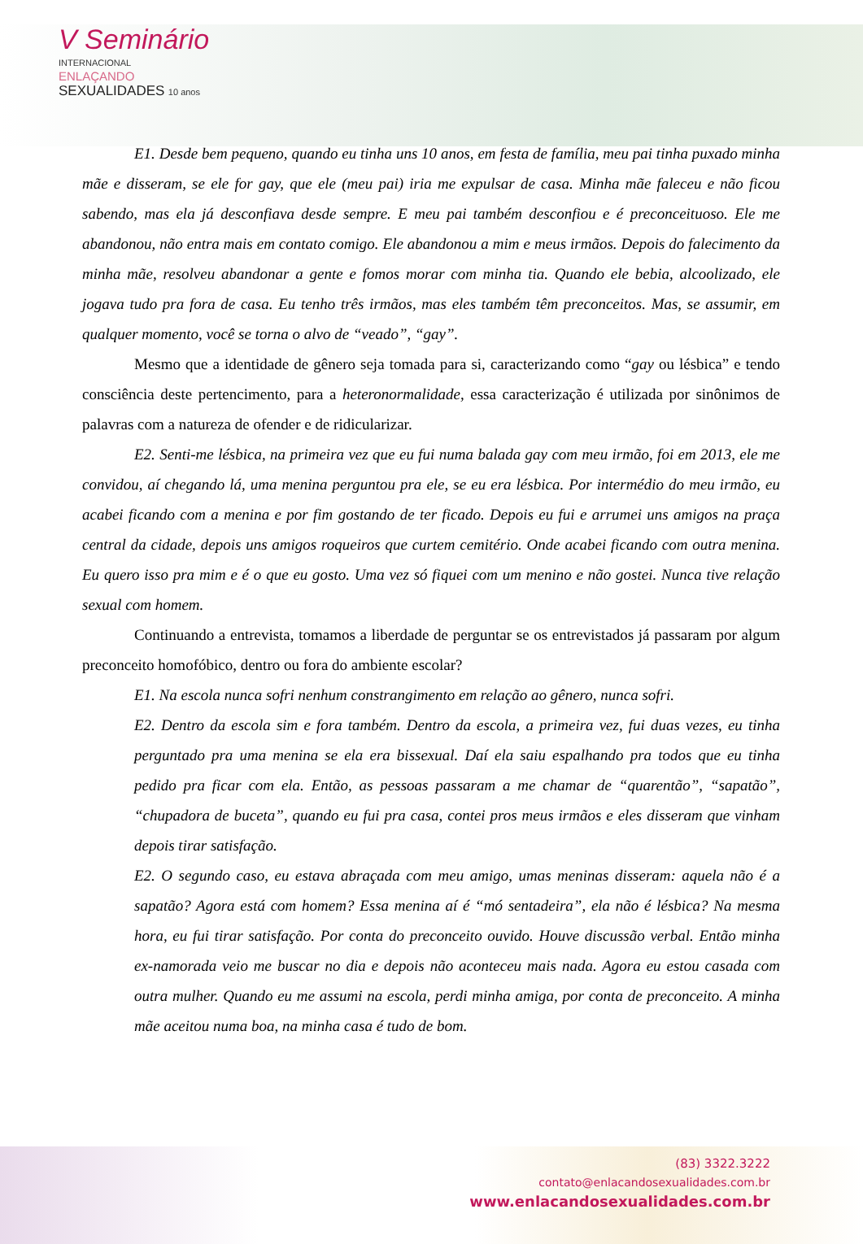V Seminário
INTERNACIONAL
ENLAÇANDO
SEXUALIDADES 10 anos
E1. Desde bem pequeno, quando eu tinha uns 10 anos, em festa de família, meu pai tinha puxado minha mãe e disseram, se ele for gay, que ele (meu pai) iria me expulsar de casa. Minha mãe faleceu e não ficou sabendo, mas ela já desconfiava desde sempre. E meu pai também desconfiou e é preconceituoso. Ele me abandonou, não entra mais em contato comigo. Ele abandonou a mim e meus irmãos. Depois do falecimento da minha mãe, resolveu abandonar a gente e fomos morar com minha tia. Quando ele bebia, alcoolizado, ele jogava tudo pra fora de casa. Eu tenho três irmãos, mas eles também têm preconceitos. Mas, se assumir, em qualquer momento, você se torna o alvo de “veado”, “gay”.
Mesmo que a identidade de gênero seja tomada para si, caracterizando como “gay ou lésbica” e tendo consciência deste pertencimento, para a heteronormalidade, essa caracterização é utilizada por sinônimos de palavras com a natureza de ofender e de ridicularizar.
E2. Senti-me lésbica, na primeira vez que eu fui numa balada gay com meu irmão, foi em 2013, ele me convidou, aí chegando lá, uma menina perguntou pra ele, se eu era lésbica. Por intermédio do meu irmão, eu acabei ficando com a menina e por fim gostando de ter ficado. Depois eu fui e arrumei uns amigos na praça central da cidade, depois uns amigos roqueiros que curtem cemitério. Onde acabei ficando com outra menina. Eu quero isso pra mim e é o que eu gosto. Uma vez só fiquei com um menino e não gostei. Nunca tive relação sexual com homem.
Continuando a entrevista, tomamos a liberdade de perguntar se os entrevistados já passaram por algum preconceito homofóbico, dentro ou fora do ambiente escolar?
E1. Na escola nunca sofri nenhum constrangimento em relação ao gênero, nunca sofri.
E2. Dentro da escola sim e fora também. Dentro da escola, a primeira vez, fui duas vezes, eu tinha perguntado pra uma menina se ela era bissexual. Daí ela saiu espalhando pra todos que eu tinha pedido pra ficar com ela. Então, as pessoas passaram a me chamar de “quarentão”, “sapatão”, “chupadora de buceta”, quando eu fui pra casa, contei pros meus irmãos e eles disseram que vinham depois tirar satisfação.
E2. O segundo caso, eu estava abraçada com meu amigo, umas meninas disseram: aquela não é a sapatão? Agora está com homem? Essa menina aí é “mó sentadeira”, ela não é lésbica? Na mesma hora, eu fui tirar satisfação. Por conta do preconceito ouvido. Houve discussão verbal. Então minha ex-namorada veio me buscar no dia e depois não aconteceu mais nada. Agora eu estou casada com outra mulher. Quando eu me assumi na escola, perdi minha amiga, por conta de preconceito. A minha mãe aceitou numa boa, na minha casa é tudo de bom.
(83) 3322.3222
contato@enlacandosexualidades.com.br
www.enlacandosexualidades.com.br